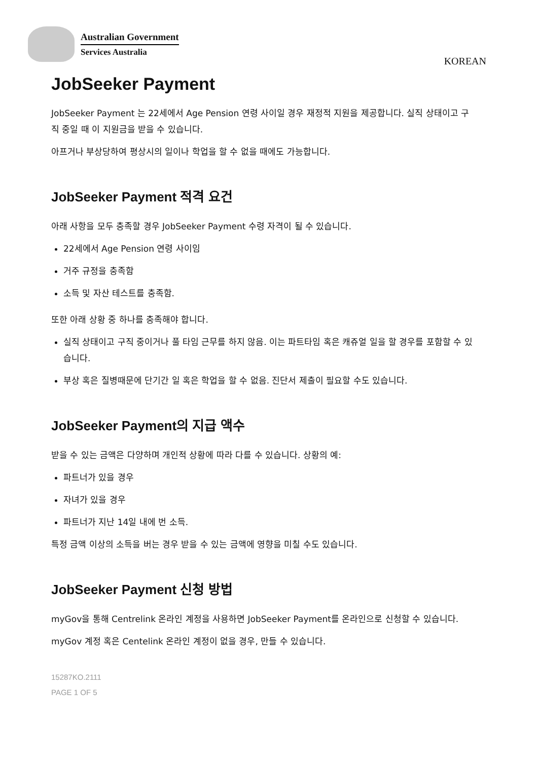Australian Government
Services Australia
KOREAN
JobSeeker Payment
JobSeeker Payment 는 22세에서 Age Pension 연령 사이일 경우 재정적 지원을 제공합니다. 실직 상태이고 구직 중일 때 이 지원금을 받을 수 있습니다.
아프거나 부상당하여 평상시의 일이나 학업을 할 수 없을 때에도 가능합니다.
JobSeeker Payment 적격 요건
아래 사항을 모두 충족할 경우 JobSeeker Payment 수령 자격이 될 수 있습니다.
22세에서 Age Pension 연령 사이임
거주 규정을 충족함
소득 및 자산 테스트를 충족함.
또한 아래 상황 중 하나를 충족해야 합니다.
실직 상태이고 구직 중이거나 풀 타임 근무를 하지 않음. 이는 파트타임 혹은 캐쥬얼 일을 할 경우를 포함할 수 있습니다.
부상 혹은 질병때문에 단기간 일 혹은 학업을 할 수 없음. 진단서 제출이 필요할 수도 있습니다.
JobSeeker Payment의 지급 액수
받을 수 있는 금액은 다양하며 개인적 상황에 따라 다를 수 있습니다. 상황의 예:
파트너가 있을 경우
자녀가 있을 경우
파트너가 지난 14일 내에 번 소득.
특정 금액 이상의 소득을 버는 경우 받을 수 있는 금액에 영향을 미칠 수도 있습니다.
JobSeeker Payment 신청 방법
myGov을 통해 Centrelink 온라인 계정을 사용하면 JobSeeker Payment를 온라인으로 신청할 수 있습니다.
myGov 계정 혹은 Centelink 온라인 계정이 없을 경우, 만들 수 있습니다.
15287KO.2111
PAGE 1 OF 5